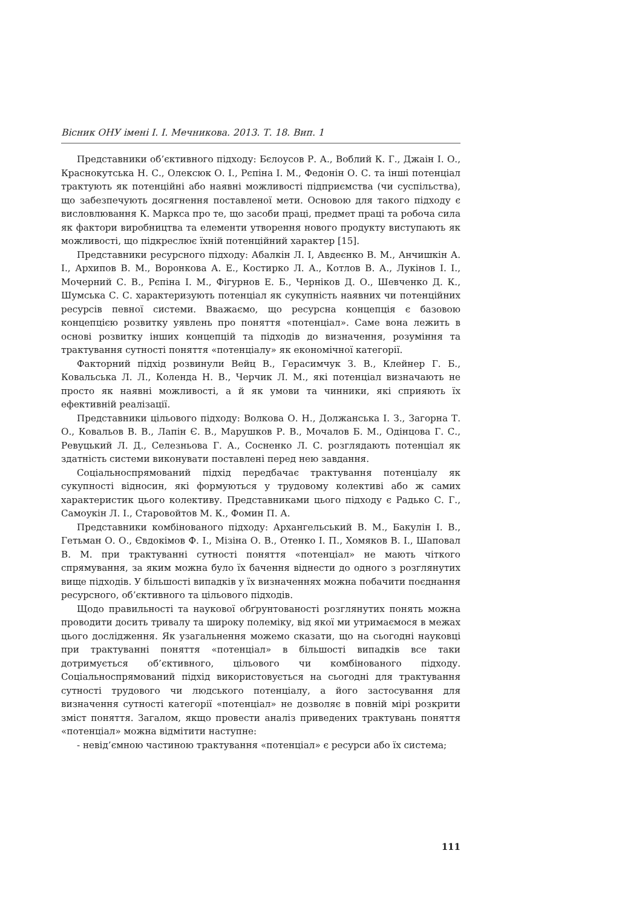Вісник ОНУ імені І. І. Мечникова. 2013. Т. 18. Вип. 1
Представники об’єктивного підходу: Бєлоусов Р. А., Воблий К. Г., Джаін І. О., Краснокутська Н. С., Олексюк О. І., Рєпіна І. М., Федонін О. С. та інші потенціал трактують як потенційні або наявні можливості підприємства (чи суспільства), що забезпечують досягнення поставленої мети. Основою для такого підходу є висловлювання К. Маркса про те, що засоби праці, предмет праці та робоча сила як фактори виробництва та елементи утворення нового продукту виступають як можливості, що підкреслює їхній потенційний характер [15].
Представники ресурсного підходу: Абалкін Л. І, Авдеєнко В. М., Анчишкін А. І., Архипов В. М., Воронкова А. Е., Костирко Л. А., Котлов В. А., Лукінов І. І., Мочерний С. В., Рєпіна І. М., Фігурнов Е. Б., Черніков Д. О., Шевченко Д. К., Шумська С. С. характеризують потенціал як сукупність наявних чи потенційних ресурсів певної системи. Вважаємо, що ресурсна концепція є базовою концепцією розвитку уявлень про поняття «потенціал». Саме вона лежить в основі розвитку інших концепцій та підходів до визначення, розуміння та трактування сутності поняття «потенціалу» як економічної категорії.
Факторний підхід розвинули Вейц В., Герасимчук З. В., Клейнер Г. Б., Ковальська Л. Л., Коленда Н. В., Черчик Л. М., які потенціал визначають не просто як наявні можливості, а й як умови та чинники, які сприяють їх ефективній реалізації.
Представники цільового підходу: Волкова О. Н., Должанська І. З., Загорна Т. О., Ковальов В. В., Лапін Є. В., Марушков Р. В., Мочалов Б. М., Одінцова Г. С., Ревуцький Л. Д., Селезньова Г. А., Сосненко Л. С. розглядають потенціал як здатність системи виконувати поставлені перед нею завдання.
Соціальноспрямований підхід передбачає трактування потенціалу як сукупності відносин, які формуються у трудовому колективі або ж самих характеристик цього колективу. Представниками цього підходу є Радько С. Г., Самоукін Л. І., Старовойтов М. К., Фомин П. А.
Представники комбінованого підходу: Архангельський В. М., Бакулін І. В., Гетьман О. О., Євдокімов Ф. І., Мізіна О. В., Отенко І. П., Хомяков В. І., Шаповал В. М. при трактуванні сутності поняття «потенціал» не мають чіткого спрямування, за яким можна було їх бачення віднести до одного з розглянутих вище підходів. У більшості випадків у їх визначеннях можна побачити поєднання ресурсного, об’єктивного та цільового підходів.
Щодо правильності та наукової обґрунтованості розглянутих понять можна проводити досить тривалу та широку полеміку, від якої ми утримаємося в межах цього дослідження. Як узагальнення можемо сказати, що на сьогодні науковці при трактуванні поняття «потенціал» в більшості випадків все таки дотримується об’єктивного, цільового чи комбінованого підходу. Соціальноспрямований підхід використовується на сьогодні для трактування сутності трудового чи людського потенціалу, а його застосування для визначення сутності категорії «потенціал» не дозволяє в повній мірі розкрити зміст поняття. Загалом, якщо провести аналіз приведених трактувань поняття «потенціал» можна відмітити наступне:
- невід’ємною частиною трактування «потенціал» є ресурси або їх система;
111